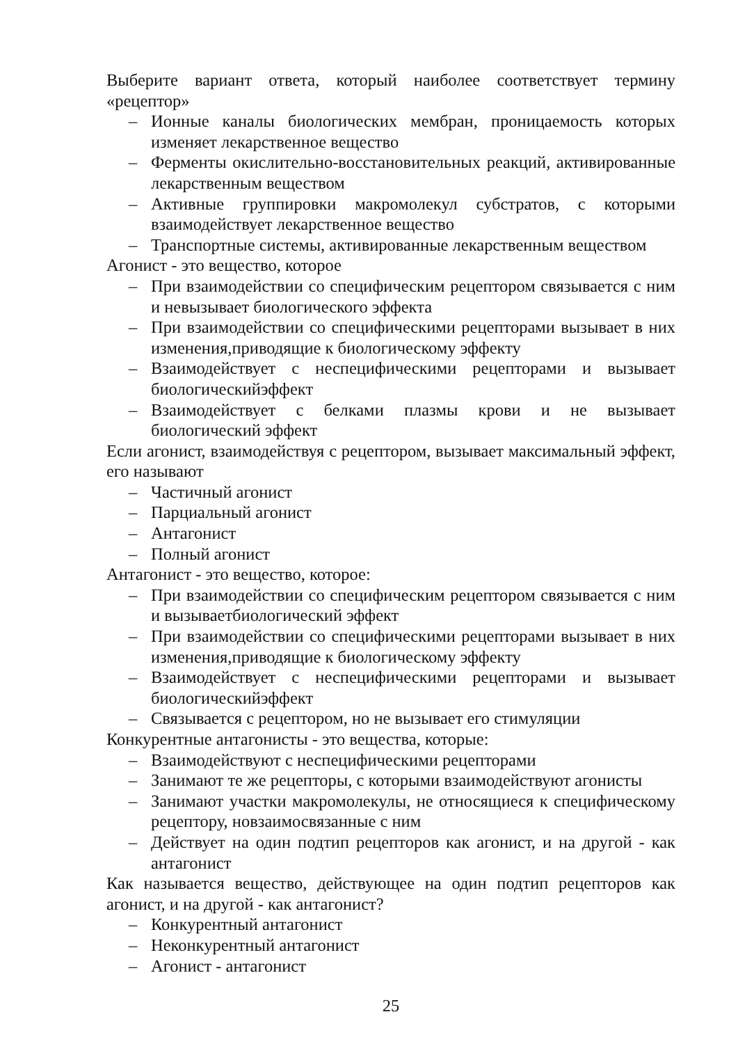Выберите вариант ответа, который наиболее соответствует термину «рецептор»
– Ионные каналы биологических мембран, проницаемость которых изменяет лекарственное вещество
– Ферменты окислительно-восстановительных реакций, активированные лекарственным веществом
– Активные группировки макромолекул субстратов, с которыми взаимодействует лекарственное вещество
– Транспортные системы, активированные лекарственным веществом
Агонист - это вещество, которое
– При взаимодействии со специфическим рецептором связывается с ним и невызывает биологического эффекта
– При взаимодействии со специфическими рецепторами вызывает в них изменения,приводящие к биологическому эффекту
– Взаимодействует с неспецифическими рецепторами и вызывает биологическийэффект
– Взаимодействует с белками плазмы крови и не вызывает биологический эффект
Если агонист, взаимодействуя с рецептором, вызывает максимальный эффект, его называют
– Частичный агонист
– Парциальный агонист
– Антагонист
– Полный агонист
Антагонист - это вещество, которое:
– При взаимодействии со специфическим рецептором связывается с ним и вызываетбиологический эффект
– При взаимодействии со специфическими рецепторами вызывает в них изменения,приводящие к биологическому эффекту
– Взаимодействует с неспецифическими рецепторами и вызывает биологическийэффект
– Связывается с рецептором, но не вызывает его стимуляции
Конкурентные антагонисты - это вещества, которые:
– Взаимодействуют с неспецифическими рецепторами
– Занимают те же рецепторы, с которыми взаимодействуют агонисты
– Занимают участки макромолекулы, не относящиеся к специфическому рецептору, новзаимосвязанные с ним
– Действует на один подтип рецепторов как агонист, и на другой - как антагонист
Как называется вещество, действующее на один подтип рецепторов как агонист, и на другой - как антагонист?
– Конкурентный антагонист
– Неконкурентный антагонист
– Агонист - антагонист
25